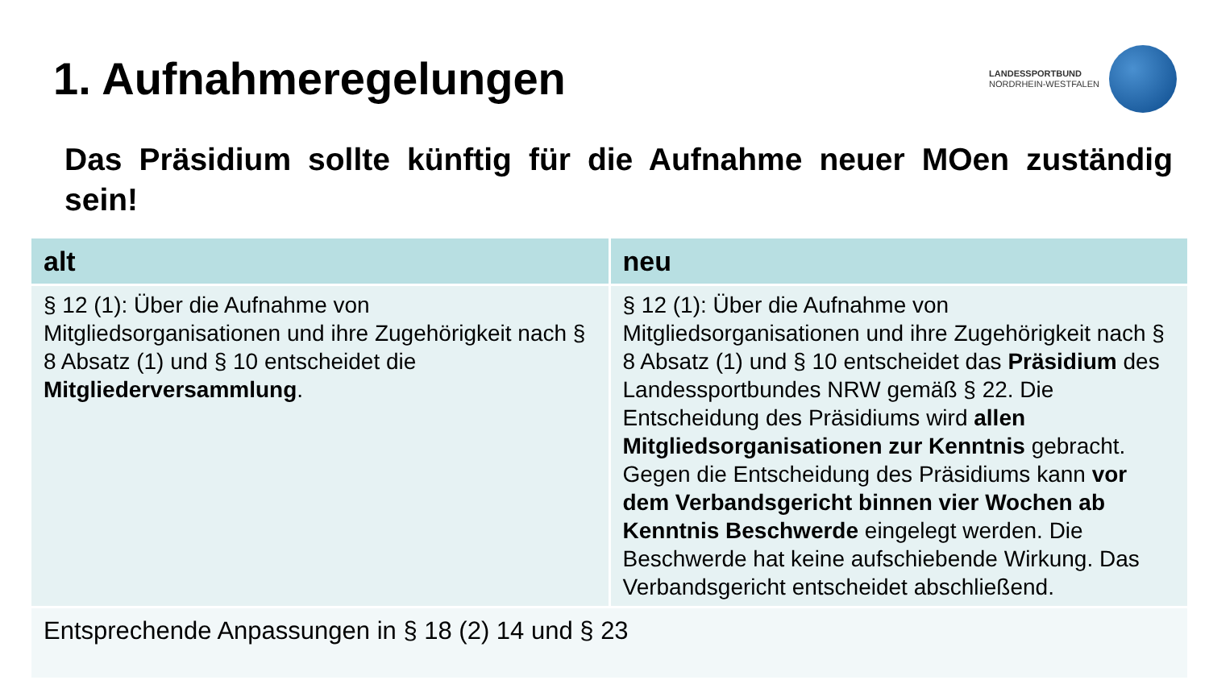1. Aufnahmeregelungen
LANDESSPORTBUND
NORDRHEIN-WESTFALEN
Das Präsidium sollte künftig für die Aufnahme neuer MOen zuständig sein!
| alt | neu |
| --- | --- |
| § 12 (1): Über die Aufnahme von Mitgliedsorganisationen und ihre Zugehörigkeit nach § 8 Absatz (1) und § 10 entscheidet die Mitgliederversammlung . | § 12 (1): Über die Aufnahme von Mitgliedsorganisationen und ihre Zugehörigkeit nach § 8 Absatz (1) und § 10 entscheidet das Präsidium des Landessportbundes NRW gemäß § 22. Die Entscheidung des Präsidiums wird allen Mitgliedsorganisationen zur Kenntnis gebracht. Gegen die Entscheidung des Präsidiums kann vor dem Verbandsgericht binnen vier Wochen ab Kenntnis Beschwerde eingelegt werden. Die Beschwerde hat keine aufschiebende Wirkung. Das Verbandsgericht entscheidet abschließend. |
| Entsprechende Anpassungen in § 18 (2) 14 und § 23 | |